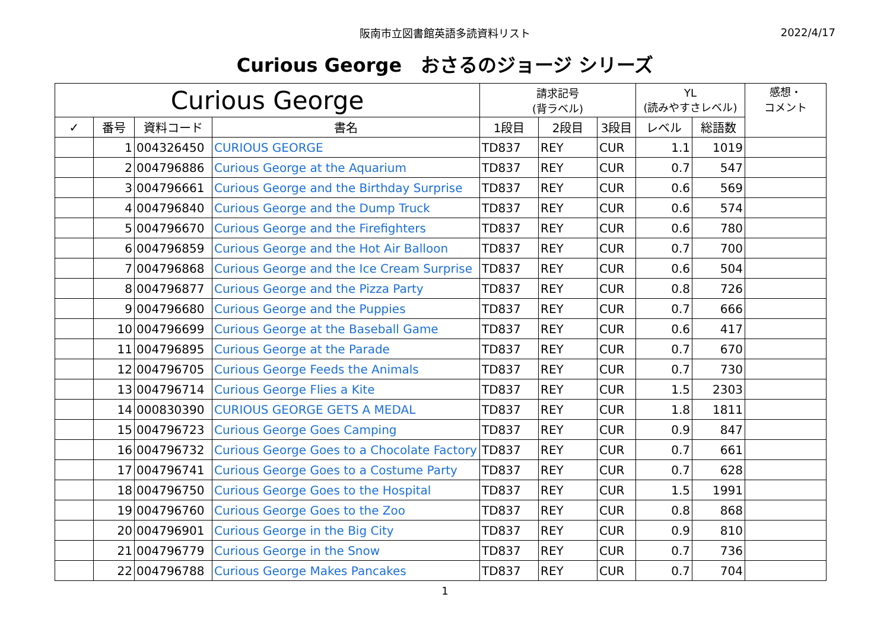阪南市立図書館英語多読資料リスト
2022/4/17
Curious George　おさるのジョージ シリーズ
| Curious George | | | | 請求記号 (背ラベル) | | | YL (読みやすさレベル) | | 感想・ コメント |
| --- | --- | --- | --- | --- | --- | --- | --- | --- | --- |
| ✓ | 番号 | 資料コード | 書名 | 1段目 | 2段目 | 3段目 | レベル | 総語数 | |
| | 1 | 004326450 | CURIOUS GEORGE | TD837 | REY | CUR | 1.1 | 1019 | |
| | 2 | 004796886 | Curious George at the Aquarium | TD837 | REY | CUR | 0.7 | 547 | |
| | 3 | 004796661 | Curious George and the Birthday Surprise | TD837 | REY | CUR | 0.6 | 569 | |
| | 4 | 004796840 | Curious George and the Dump Truck | TD837 | REY | CUR | 0.6 | 574 | |
| | 5 | 004796670 | Curious George and the Firefighters | TD837 | REY | CUR | 0.6 | 780 | |
| | 6 | 004796859 | Curious George and the Hot Air Balloon | TD837 | REY | CUR | 0.7 | 700 | |
| | 7 | 004796868 | Curious George and the Ice Cream Surprise | TD837 | REY | CUR | 0.6 | 504 | |
| | 8 | 004796877 | Curious George and the Pizza Party | TD837 | REY | CUR | 0.8 | 726 | |
| | 9 | 004796680 | Curious George and the Puppies | TD837 | REY | CUR | 0.7 | 666 | |
| | 10 | 004796699 | Curious George at the Baseball Game | TD837 | REY | CUR | 0.6 | 417 | |
| | 11 | 004796895 | Curious George at the Parade | TD837 | REY | CUR | 0.7 | 670 | |
| | 12 | 004796705 | Curious George Feeds the Animals | TD837 | REY | CUR | 0.7 | 730 | |
| | 13 | 004796714 | Curious George Flies a Kite | TD837 | REY | CUR | 1.5 | 2303 | |
| | 14 | 000830390 | CURIOUS GEORGE GETS A MEDAL | TD837 | REY | CUR | 1.8 | 1811 | |
| | 15 | 004796723 | Curious George Goes Camping | TD837 | REY | CUR | 0.9 | 847 | |
| | 16 | 004796732 | Curious George Goes to a Chocolate Factory | TD837 | REY | CUR | 0.7 | 661 | |
| | 17 | 004796741 | Curious George Goes to a Costume Party | TD837 | REY | CUR | 0.7 | 628 | |
| | 18 | 004796750 | Curious George Goes to the Hospital | TD837 | REY | CUR | 1.5 | 1991 | |
| | 19 | 004796760 | Curious George Goes to the Zoo | TD837 | REY | CUR | 0.8 | 868 | |
| | 20 | 004796901 | Curious George in the Big City | TD837 | REY | CUR | 0.9 | 810 | |
| | 21 | 004796779 | Curious George in the Snow | TD837 | REY | CUR | 0.7 | 736 | |
| | 22 | 004796788 | Curious George Makes Pancakes | TD837 | REY | CUR | 0.7 | 704 | |
1